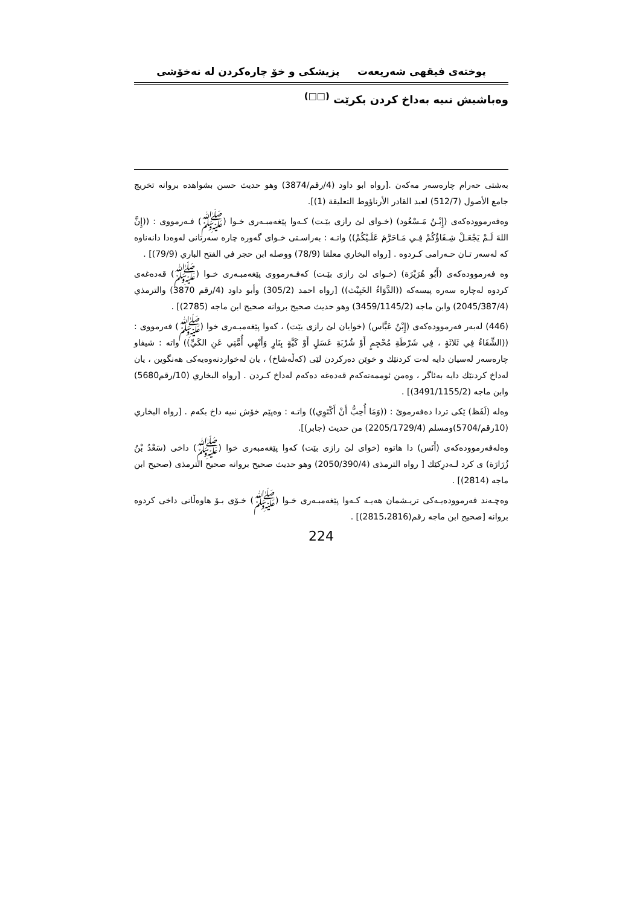پوختەى فیقهى شەریعەت پزیشكى و خۆ چارەكردن لە نەخۆشى
وەباشیش نىیە بەداخ كردن بكرێت <sup>(□□)</sup>
بەشتى حەرام چارەسەر مەكەن .[رواه ابو داود (4/رقم/3874) وهو حديث حسن بشواهده بروانە تخريج جامع الأصول (512/7) لعبد القادر الأرناؤوط التعليقة (1)].
وەفەرموودەكەى (إِبْـنُ مَـسْعُود) (خـواى لێ رازى بێـت) كـەوا پێغەمبـەرى خـوا (ﷺ) فـەرمووى : ((إِنَّ اللهَ لَـمْ يَجْعَـلْ شِـفَاؤُكُمْ فِـي مَـاحَرَّمَ عَلَـيْكُمْ)) واتـە : بەراسـتى خـواى گەورە چارە سەرتانى لەوەدا دانەناوە كە لەسەر تـان حـەرامى كـردوە . [رواه البخاري معلقا (78/9) ووصله ابن حجر في الفتح الباري (79/9)] .
وە فەرموودەكەى (أَبُو هُرَيْرَة) (خـواى لێ رازى بێـت) كەفـەرمووى پێغەمبـەرى خـوا (ﷺ) قەدەغەى كردوە لەچارە سەرە پیسەكە ((الدَّوَاءُ الخَبِيْث)) [رواه احمد (305/2) وأبو داود (4/رقم 3870) والترمذي (2045/387/4) وابن ماجه (3459/1145/2) وهو حديث صحيح بروانه صحيح ابن ماجه (2785)] .
(446) لەبەر فەرموودەكەى (إِبْنُ عَبَّاس) (خوایان لێ رازى بێت) ، كەوا پێغەمبـەرى خوا (ﷺ) فەرمووى : ((الشِّفَاءُ فِي ثَلاثَةٍ ، فِي شَرْطَةِ مُحْجِمٍ أَوْ شُرْبَةِ عَسَلٍ أَوْ كَيَّةٍ بِنَارٍ وَأَنْهِي أُمَّتِي عَنِ الكَيِّ)) واتە : شیفاو چارەسەر لەسیان دایە لەت كردنێك و خوێن دەركردن لێى (كەڵەشاخ) ، یان لەخواردنەوەیەكى هەنگوین ، یان لەداخ كردنێك دایە بەئاگر ، وەمن ئوممەتەكەم قەدەغە دەكەم لەداخ كـردن . [رواه البخاري (10/رقم5680) وابن ماجه (3491/1155/2)] .
وەلە (لَفَظ) ێكى تردا دەفەرموێ : ((وَمَا أُحِبُّ أَنْ أَكْتَوِي)) واتـە : وەپێم خۆش نىیە داخ بكەم . [رواه البخاري (10رقم/5704)ومسلم (2205/1729/4) من حديث (جابر)].
وەلەفەرموودەكەى (أَنَس) دا هاتوە (خواى لێ رازى بێت) كەوا پێغەمبەرى خوا (ﷺ) داخى (سَعْدُ بْنُ زُرَارَة) ى كرد لـەدرِكێك [ رواه الترمذى (2050/390/4) وهو حديث صحيح بروانه صحيح الترمذى (صحيح ابن ماجه (2814)] .
وەچـەند فەرموودەیـەكى تریـشمان هەیـە كـەوا پێغەمبـەرى خـوا (ﷺ) خـۆى بـۆ هاوەڵانى داخى كردوە بروانە [صحيح ابن ماجه رقم(2815،2816)] .
224